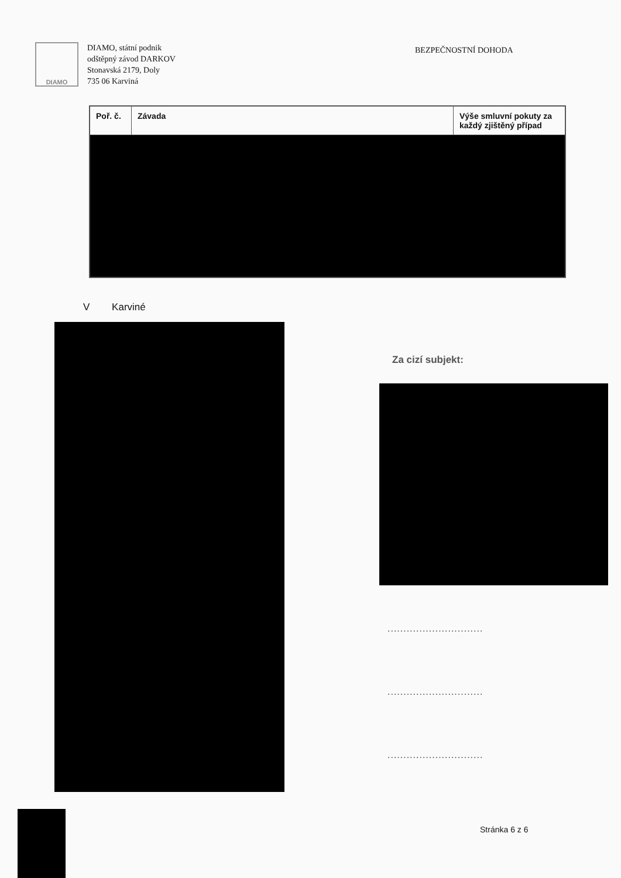DIAMO
DIAMO, státní podnik
odštěpný závod DARKOV
Stonavská 2179, Doly
735 06 Karviná
BEZPEČNOSTNÍ DOHODA
| Poř. č. | Závada | Výše smluvní pokuty za každý zjištěný případ |
| --- | --- | --- |
V Karviné
Za cizí subjekt:
..............................
..............................
..............................
Stránka 6 z 6